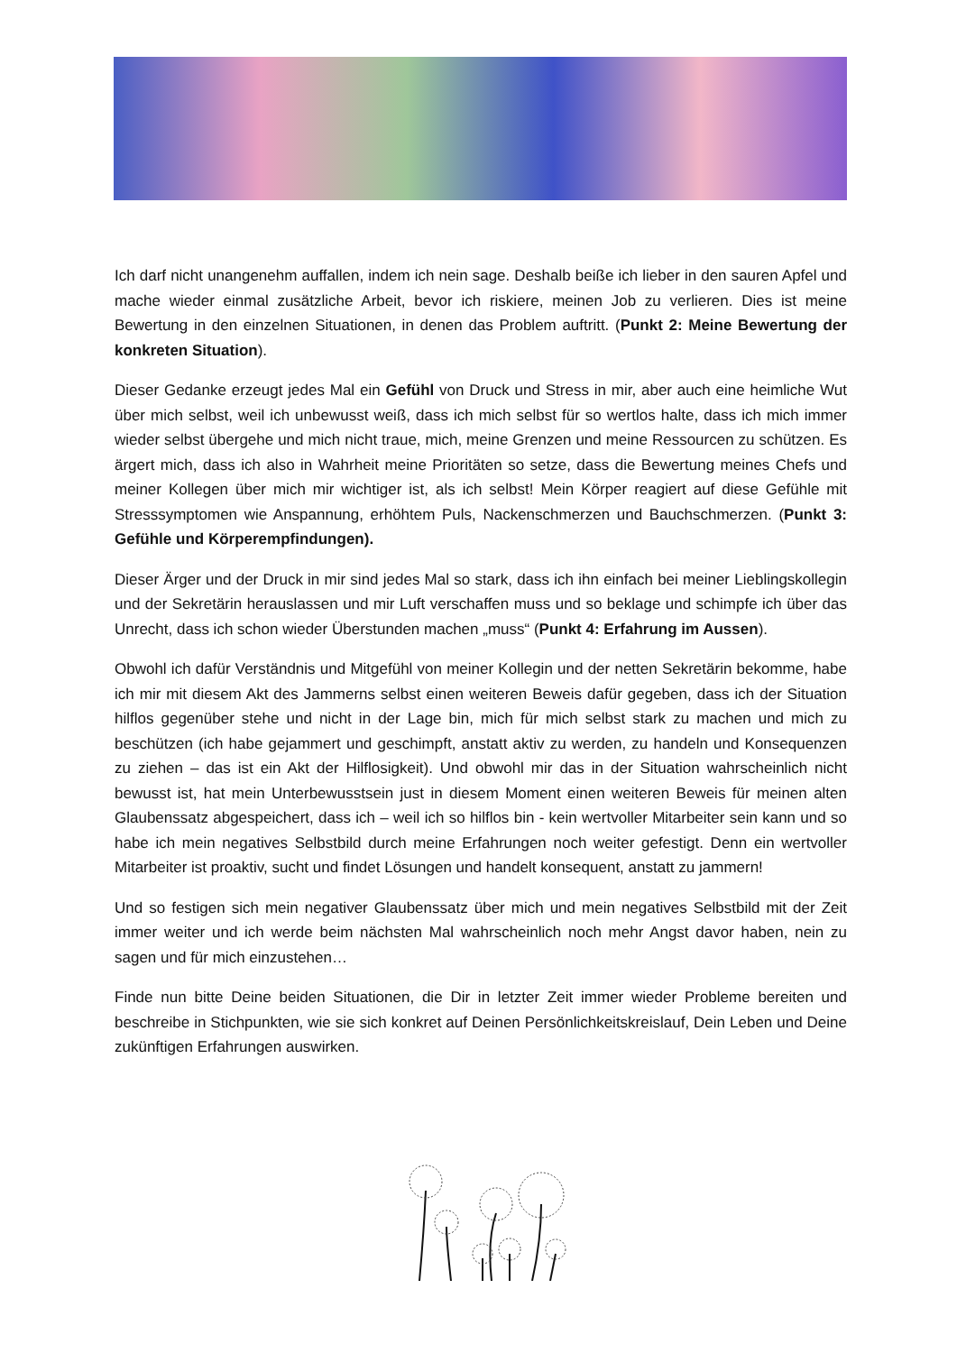Ich darf nicht unangenehm auffallen, indem ich nein sage. Deshalb beiße ich lieber in den sauren Apfel und mache wieder einmal zusätzliche Arbeit, bevor ich riskiere, meinen Job zu verlieren. Dies ist meine Bewertung in den einzelnen Situationen, in denen das Problem auftritt. (Punkt 2: Meine Bewertung der konkreten Situation).
Dieser Gedanke erzeugt jedes Mal ein Gefühl von Druck und Stress in mir, aber auch eine heimliche Wut über mich selbst, weil ich unbewusst weiß, dass ich mich selbst für so wertlos halte, dass ich mich immer wieder selbst übergehe und mich nicht traue, mich, meine Grenzen und meine Ressourcen zu schützen. Es ärgert mich, dass ich also in Wahrheit meine Prioritäten so setze, dass die Bewertung meines Chefs und meiner Kollegen über mich mir wichtiger ist, als ich selbst! Mein Körper reagiert auf diese Gefühle mit Stresssymptomen wie Anspannung, erhöhtem Puls, Nackenschmerzen und Bauchschmerzen. (Punkt 3: Gefühle und Körperempfindungen).
Dieser Ärger und der Druck in mir sind jedes Mal so stark, dass ich ihn einfach bei meiner Lieblingskollegin und der Sekretärin herauslassen und mir Luft verschaffen muss und so beklage und schimpfe ich über das Unrecht, dass ich schon wieder Überstunden machen „muss“ (Punkt 4: Erfahrung im Aussen).
Obwohl ich dafür Verständnis und Mitgefühl von meiner Kollegin und der netten Sekretärin bekomme, habe ich mir mit diesem Akt des Jammerns selbst einen weiteren Beweis dafür gegeben, dass ich der Situation hilflos gegenüber stehe und nicht in der Lage bin, mich für mich selbst stark zu machen und mich zu beschützen (ich habe gejammert und geschimpft, anstatt aktiv zu werden, zu handeln und Konsequenzen zu ziehen – das ist ein Akt der Hilflosigkeit). Und obwohl mir das in der Situation wahrscheinlich nicht bewusst ist, hat mein Unterbewusstsein just in diesem Moment einen weiteren Beweis für meinen alten Glaubenssatz abgespeichert, dass ich – weil ich so hilflos bin - kein wertvoller Mitarbeiter sein kann und so habe ich mein negatives Selbstbild durch meine Erfahrungen noch weiter gefestigt. Denn ein wertvoller Mitarbeiter ist proaktiv, sucht und findet Lösungen und handelt konsequent, anstatt zu jammern!
Und so festigen sich mein negativer Glaubenssatz über mich und mein negatives Selbstbild mit der Zeit immer weiter und ich werde beim nächsten Mal wahrscheinlich noch mehr Angst davor haben, nein zu sagen und für mich einzustehen…
Finde nun bitte Deine beiden Situationen, die Dir in letzter Zeit immer wieder Probleme bereiten und beschreibe in Stichpunkten, wie sie sich konkret auf Deinen Persönlichkeitskreislauf, Dein Leben und Deine zukünftigen Erfahrungen auswirken.